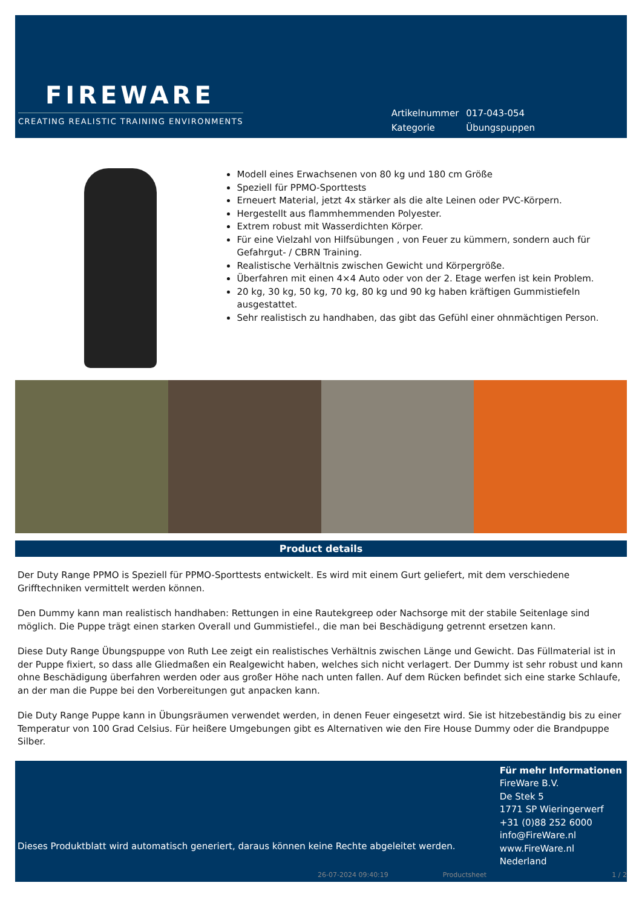FIREWARE
CREATING REALISTIC TRAINING ENVIRONMENTS
| Artikelnummer | 017-043-054 |
| Kategorie | Übungspuppen |
Modell eines Erwachsenen von 80 kg und 180 cm Größe
Speziell für PPMO-Sporttests
Erneuert Material, jetzt 4x stärker als die alte Leinen oder PVC-Körpern.
Hergestellt aus flammhemmenden Polyester.
Extrem robust mit Wasserdichten Körper.
Für eine Vielzahl von Hilfsübungen , von Feuer zu kümmern, sondern auch für Gefahrgut- / CBRN Training.
Realistische Verhältnis zwischen Gewicht und Körpergröße.
Überfahren mit einen 4×4 Auto oder von der 2. Etage werfen ist kein Problem.
20 kg, 30 kg, 50 kg, 70 kg, 80 kg und 90 kg haben kräftigen Gummistiefeln ausgestattet.
Sehr realistisch zu handhaben, das gibt das Gefühl einer ohnmächtigen Person.
Product details
Der Duty Range PPMO is Speziell für PPMO-Sporttests entwickelt. Es wird mit einem Gurt geliefert, mit dem verschiedene Grifftechniken vermittelt werden können.
Den Dummy kann man realistisch handhaben: Rettungen in eine Rautekgreep oder Nachsorge mit der stabile Seitenlage sind möglich. Die Puppe trägt einen starken Overall und Gummistiefel., die man bei Beschädigung getrennt ersetzen kann.
Diese Duty Range Übungspuppe von Ruth Lee zeigt ein realistisches Verhältnis zwischen Länge und Gewicht. Das Füllmaterial ist in der Puppe fixiert, so dass alle Gliedmaßen ein Realgewicht haben, welches sich nicht verlagert. Der Dummy ist sehr robust und kann ohne Beschädigung überfahren werden oder aus großer Höhe nach unten fallen. Auf dem Rücken befindet sich eine starke Schlaufe, an der man die Puppe bei den Vorbereitungen gut anpacken kann.
Die Duty Range Puppe kann in Übungsräumen verwendet werden, in denen Feuer eingesetzt wird. Sie ist hitzebeständig bis zu einer Temperatur von 100 Grad Celsius. Für heißere Umgebungen gibt es Alternativen wie den Fire House Dummy oder die Brandpuppe Silber.
Dieses Produktblatt wird automatisch generiert, daraus können keine Rechte abgeleitet werden.
Für mehr Informationen
FireWare B.V.
De Stek 5
1771 SP Wieringerwerf
+31 (0)88 252 6000
info@FireWare.nl
www.FireWare.nl
Nederland
26-07-2024 09:40:19 Productsheet 1 / 2